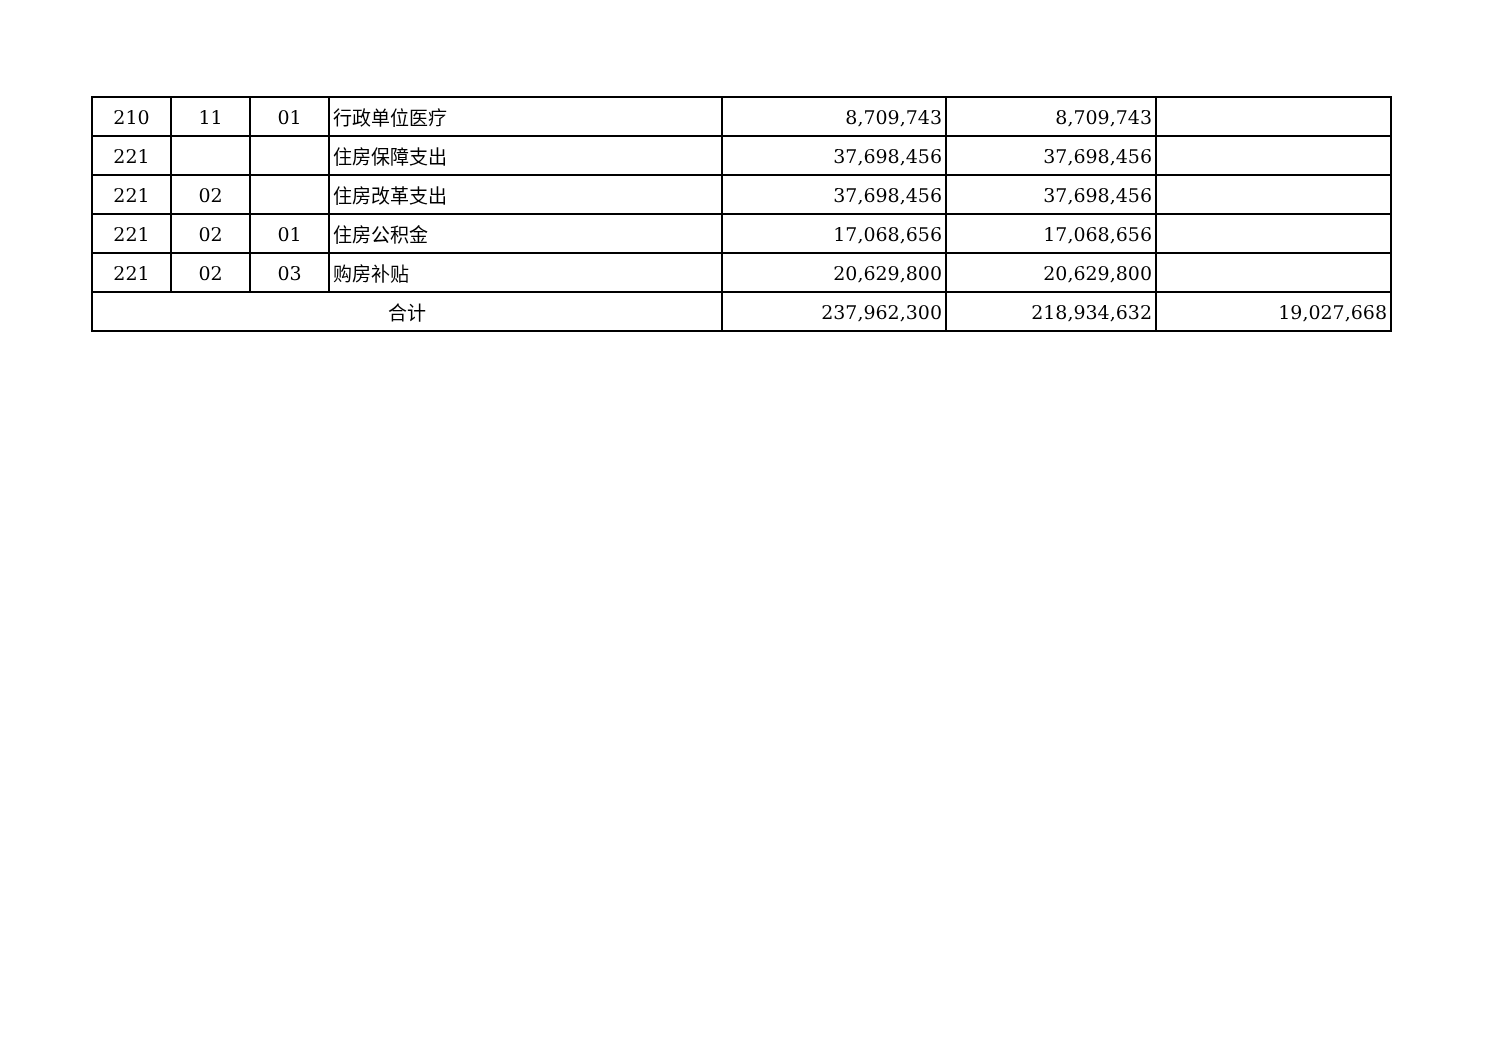| 210 | 11 | 01 | 行政单位医疗 | 8,709,743 | 8,709,743 | |
| 221 | | | 住房保障支出 | 37,698,456 | 37,698,456 | |
| 221 | 02 | | 住房改革支出 | 37,698,456 | 37,698,456 | |
| 221 | 02 | 01 | 住房公积金 | 17,068,656 | 17,068,656 | |
| 221 | 02 | 03 | 购房补贴 | 20,629,800 | 20,629,800 | |
| 合计 | | | | 237,962,300 | 218,934,632 | 19,027,668 |